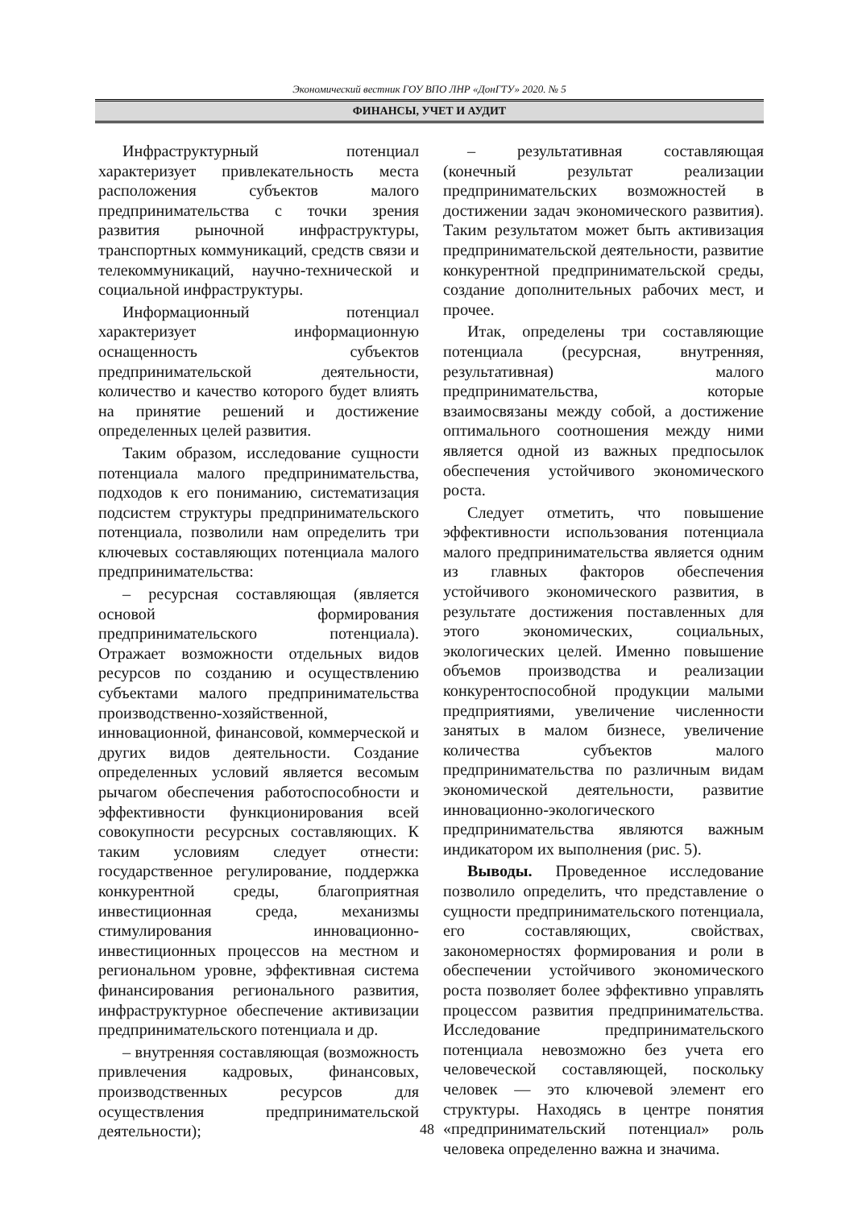Экономический вестник ГОУ ВПО ЛНР «ДонГТУ» 2020. № 5
ФИНАНСЫ, УЧЕТ И АУДИТ
Инфраструктурный потенциал характеризует привлекательность места расположения субъектов малого предпринимательства с точки зрения развития рыночной инфраструктуры, транспортных коммуникаций, средств связи и телекоммуникаций, научно-технической и социальной инфраструктуры.
Информационный потенциал характеризует информационную оснащенность субъектов предпринимательской деятельности, количество и качество которого будет влиять на принятие решений и достижение определенных целей развития.
Таким образом, исследование сущности потенциала малого предпринимательства, подходов к его пониманию, систематизация подсистем структуры предпринимательского потенциала, позволили нам определить три ключевых составляющих потенциала малого предпринимательства:
– ресурсная составляющая (является основой формирования предпринимательского потенциала). Отражает возможности отдельных видов ресурсов по созданию и осуществлению субъектами малого предпринимательства производственно-хозяйственной, инновационной, финансовой, коммерческой и других видов деятельности. Создание определенных условий является весомым рычагом обеспечения работоспособности и эффективности функционирования всей совокупности ресурсных составляющих. К таким условиям следует отнести: государственное регулирование, поддержка конкурентной среды, благоприятная инвестиционная среда, механизмы стимулирования инновационно-инвестиционных процессов на местном и региональном уровне, эффективная система финансирования регионального развития, инфраструктурное обеспечение активизации предпринимательского потенциала и др.
– внутренняя составляющая (возможность привлечения кадровых, финансовых, производственных ресурсов для осуществления предпринимательской деятельности);
– результативная составляющая (конечный результат реализации предпринимательских возможностей в достижении задач экономического развития). Таким результатом может быть активизация предпринимательской деятельности, развитие конкурентной предпринимательской среды, создание дополнительных рабочих мест, и прочее.
Итак, определены три составляющие потенциала (ресурсная, внутренняя, результативная) малого предпринимательства, которые взаимосвязаны между собой, а достижение оптимального соотношения между ними является одной из важных предпосылок обеспечения устойчивого экономического роста.
Следует отметить, что повышение эффективности использования потенциала малого предпринимательства является одним из главных факторов обеспечения устойчивого экономического развития, в результате достижения поставленных для этого экономических, социальных, экологических целей. Именно повышение объемов производства и реализации конкурентоспособной продукции малыми предприятиями, увеличение численности занятых в малом бизнесе, увеличение количества субъектов малого предпринимательства по различным видам экономической деятельности, развитие инновационно-экологического предпринимательства являются важным индикатором их выполнения (рис. 5).
Выводы. Проведенное исследование позволило определить, что представление о сущности предпринимательского потенциала, его составляющих, свойствах, закономерностях формирования и роли в обеспечении устойчивого экономического роста позволяет более эффективно управлять процессом развития предпринимательства. Исследование предпринимательского потенциала невозможно без учета его человеческой составляющей, поскольку человек — это ключевой элемент его структуры. Находясь в центре понятия «предпринимательский потенциал» роль человека определенно важна и значима.
48